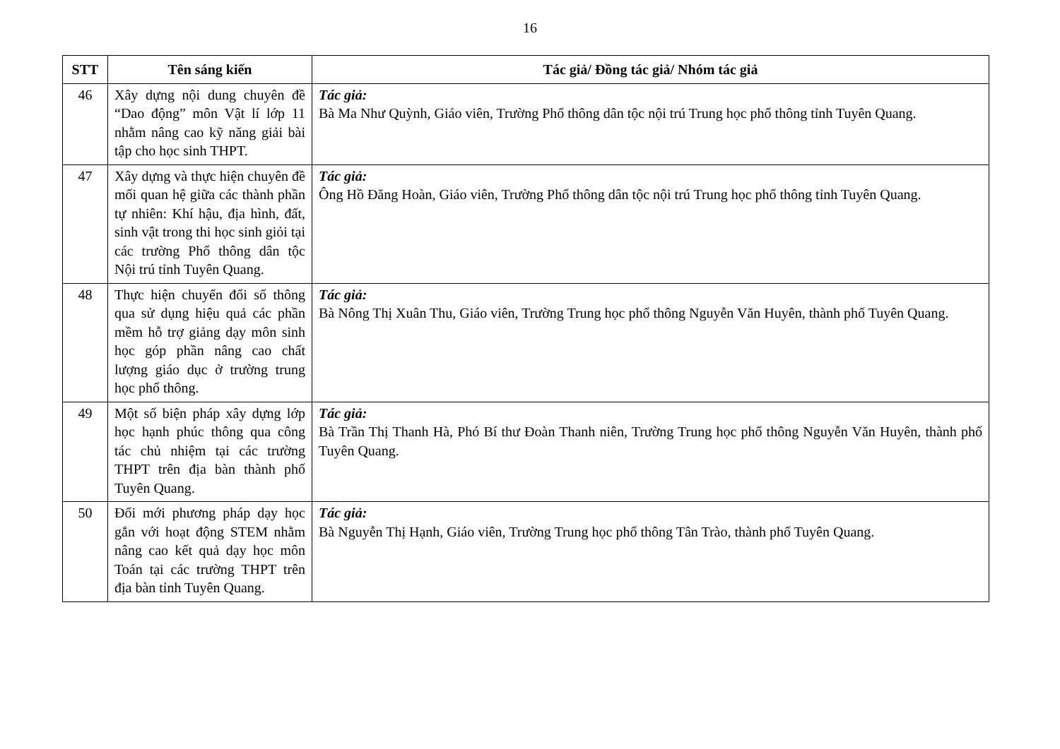16
| STT | Tên sáng kiến | Tác giả/ Đồng tác giả/ Nhóm tác giả |
| --- | --- | --- |
| 46 | Xây dựng nội dung chuyên đề “Dao động” môn Vật lí lớp 11 nhằm nâng cao kỹ năng giải bài tập cho học sinh THPT. | Tác giả: Bà Ma Như Quỳnh, Giáo viên, Trường Phổ thông dân tộc nội trú Trung học phổ thông tỉnh Tuyên Quang. |
| 47 | Xây dựng và thực hiện chuyên đề mối quan hệ giữa các thành phần tự nhiên: Khí hậu, địa hình, đất, sinh vật trong thi học sinh giỏi tại các trường Phổ thông dân tộc Nội trú tỉnh Tuyên Quang. | Tác giả: Ông Hồ Đăng Hoàn, Giáo viên, Trường Phổ thông dân tộc nội trú Trung học phổ thông tỉnh Tuyên Quang. |
| 48 | Thực hiện chuyển đổi số thông qua sử dụng hiệu quả các phần mềm hỗ trợ giảng dạy môn sinh học góp phần nâng cao chất lượng giáo dục ở trường trung học phổ thông. | Tác giả: Bà Nông Thị Xuân Thu, Giáo viên, Trường Trung học phổ thông Nguyễn Văn Huyên, thành phố Tuyên Quang. |
| 49 | Một số biện pháp xây dựng lớp học hạnh phúc thông qua công tác chủ nhiệm tại các trường THPT trên địa bàn thành phố Tuyên Quang. | Tác giả: Bà Trần Thị Thanh Hà, Phó Bí thư Đoàn Thanh niên, Trường Trung học phổ thông Nguyễn Văn Huyên, thành phố Tuyên Quang. |
| 50 | Đổi mới phương pháp dạy học gắn với hoạt động STEM nhằm nâng cao kết quả dạy học môn Toán tại các trường THPT trên địa bàn tỉnh Tuyên Quang. | Tác giả: Bà Nguyễn Thị Hạnh, Giáo viên, Trường Trung học phổ thông Tân Trào, thành phố Tuyên Quang. |